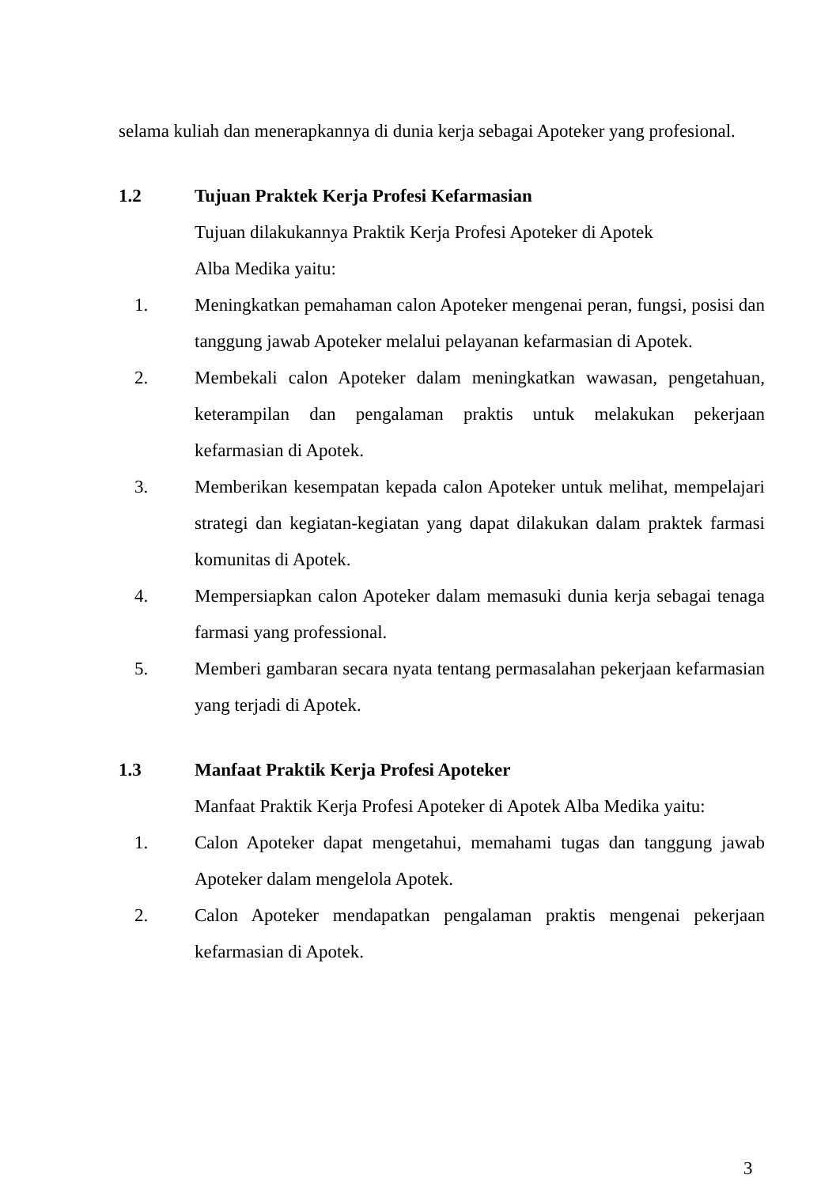selama kuliah dan menerapkannya di dunia kerja sebagai Apoteker yang profesional.
1.2 Tujuan Praktek Kerja Profesi Kefarmasian
Tujuan dilakukannya Praktik Kerja Profesi Apoteker di Apotek
Alba Medika yaitu:
1. Meningkatkan pemahaman calon Apoteker mengenai peran, fungsi, posisi dan tanggung jawab Apoteker melalui pelayanan kefarmasian di Apotek.
2. Membekali calon Apoteker dalam meningkatkan wawasan, pengetahuan, keterampilan dan pengalaman praktis untuk melakukan pekerjaan kefarmasian di Apotek.
3. Memberikan kesempatan kepada calon Apoteker untuk melihat, mempelajari strategi dan kegiatan-kegiatan yang dapat dilakukan dalam praktek farmasi komunitas di Apotek.
4. Mempersiapkan calon Apoteker dalam memasuki dunia kerja sebagai tenaga farmasi yang professional.
5. Memberi gambaran secara nyata tentang permasalahan pekerjaan kefarmasian yang terjadi di Apotek.
1.3 Manfaat Praktik Kerja Profesi Apoteker
Manfaat Praktik Kerja Profesi Apoteker di Apotek Alba Medika yaitu:
1. Calon Apoteker dapat mengetahui, memahami tugas dan tanggung jawab Apoteker dalam mengelola Apotek.
2. Calon Apoteker mendapatkan pengalaman praktis mengenai pekerjaan kefarmasian di Apotek.
3